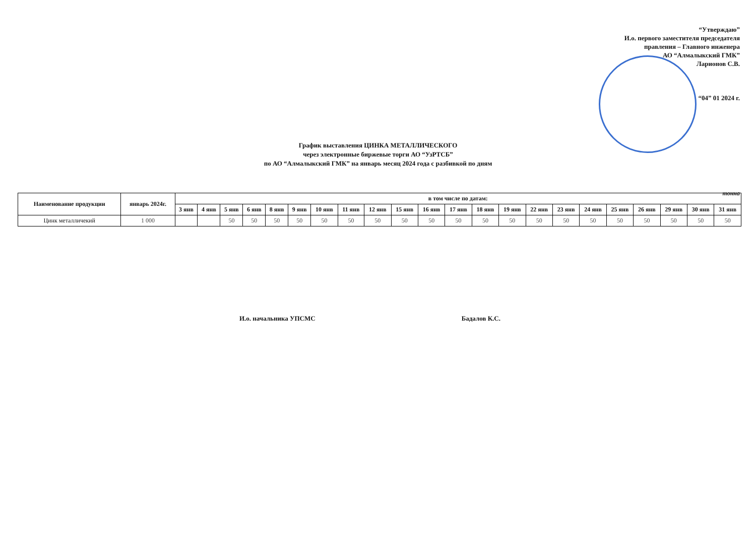“Утверждаю”
И.о. первого заместителя председателя
правления – Главного инженера
АО “Алмалыкский ГМК”
Ларионов С.В.
“04” 01 2024 г.
График выставления ЦИНКА МЕТАЛЛИЧЕСКОГО
через электронные биржевые торги АО “УзРТСБ”
по АО “Алмалыкский ГМК” на январь месяц 2024 года с разбивкой по дням
тонна
| Наименование продукции | январь 2024г. | в том числе по датам: | | | | | | | | | | | | | | | | | | | | | |
| --- | --- | --- | --- | --- | --- | --- | --- | --- | --- | --- | --- | --- | --- | --- | --- | --- | --- | --- | --- | --- | --- | --- | --- |
| | | 3 янв | 4 янв | 5 янв | 6 янв | 8 янв | 9 янв | 10 янв | 11 янв | 12 янв | 15 янв | 16 янв | 17 янв | 18 янв | 19 янв | 22 янв | 23 янв | 24 янв | 25 янв | 26 янв | 29 янв | 30 янв | 31 янв |
| Цинк металличекий | 1 000 | | | 50 | 50 | 50 | 50 | 50 | 50 | 50 | 50 | 50 | 50 | 50 | 50 | 50 | 50 | 50 | 50 | 50 | 50 | 50 | 50 |
И.о. начальника УПСМС Бадалов К.С.